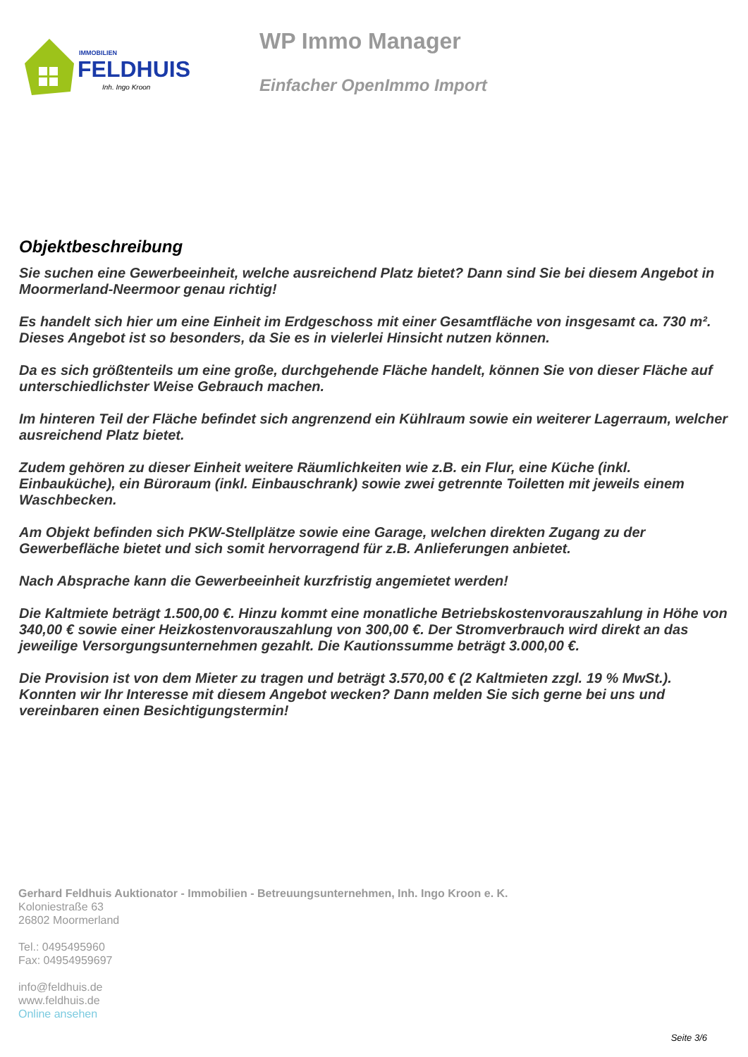IMMOBILIEN
FELDHUIS
Inh. Ingo Kroon
WP Immo Manager
Einfacher OpenImmo Import
Objektbeschreibung
Sie suchen eine Gewerbeeinheit, welche ausreichend Platz bietet? Dann sind Sie bei diesem Angebot in Moormerland-Neermoor genau richtig!
Es handelt sich hier um eine Einheit im Erdgeschoss mit einer Gesamtfläche von insgesamt ca. 730 m². Dieses Angebot ist so besonders, da Sie es in vielerlei Hinsicht nutzen können.
Da es sich größtenteils um eine große, durchgehende Fläche handelt, können Sie von dieser Fläche auf unterschiedlichster Weise Gebrauch machen.
Im hinteren Teil der Fläche befindet sich angrenzend ein Kühlraum sowie ein weiterer Lagerraum, welcher ausreichend Platz bietet.
Zudem gehören zu dieser Einheit weitere Räumlichkeiten wie z.B. ein Flur, eine Küche (inkl. Einbauküche), ein Büroraum (inkl. Einbauschrank) sowie zwei getrennte Toiletten mit jeweils einem Waschbecken.
Am Objekt befinden sich PKW-Stellplätze sowie eine Garage, welchen direkten Zugang zu der Gewerbefläche bietet und sich somit hervorragend für z.B. Anlieferungen anbietet.
Nach Absprache kann die Gewerbeeinheit kurzfristig angemietet werden!
Die Kaltmiete beträgt 1.500,00 €. Hinzu kommt eine monatliche Betriebskostenvorauszahlung in Höhe von 340,00 € sowie einer Heizkostenvorauszahlung von 300,00 €. Der Stromverbrauch wird direkt an das jeweilige Versorgungsunternehmen gezahlt. Die Kautionssumme beträgt 3.000,00 €.
Die Provision ist von dem Mieter zu tragen und beträgt 3.570,00 € (2 Kaltmieten zzgl. 19 % MwSt.).
Konnten wir Ihr Interesse mit diesem Angebot wecken? Dann melden Sie sich gerne bei uns und vereinbaren einen Besichtigungstermin!
Gerhard Feldhuis Auktionator - Immobilien - Betreuungsunternehmen, Inh. Ingo Kroon e. K.
Koloniestraße 63
26802 Moormerland
Tel.: 0495495960
Fax: 04954959697
info@feldhuis.de
www.feldhuis.de
Online ansehen
Seite 3/6